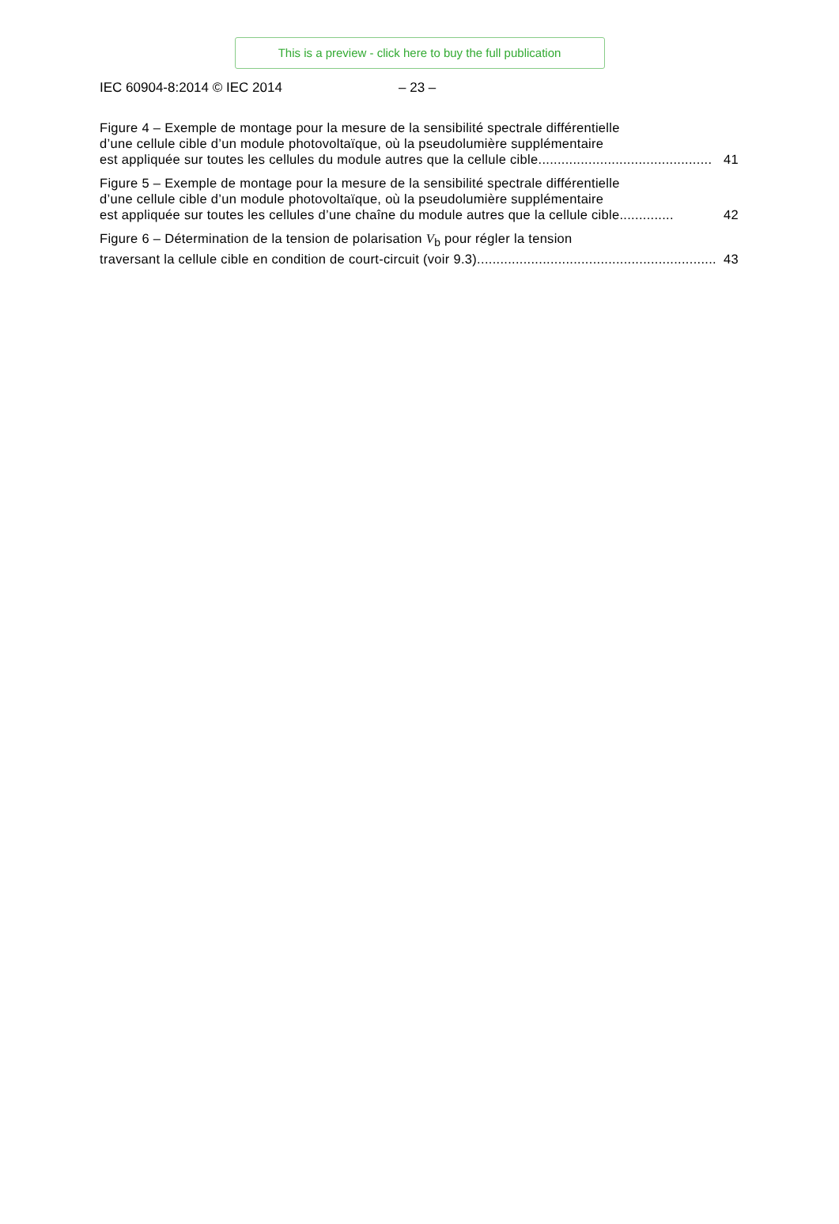This is a preview - click here to buy the full publication
IEC 60904-8:2014 © IEC 2014 – 23 –
Figure 4 – Exemple de montage pour la mesure de la sensibilité spectrale différentielle
d’une cellule cible d’un module photovoltaïque, où la pseudolumière supplémentaire
est appliquée sur toutes les cellules du module autres que la cellule cible............................................. 41
Figure 5 – Exemple de montage pour la mesure de la sensibilité spectrale différentielle
d’une cellule cible d’un module photovoltaïque, où la pseudolumière supplémentaire
est appliquée sur toutes les cellules d’une chaîne du module autres que la cellule cible.............. 42
Figure 6 – Détermination de la tension de polarisation V<sub>b</sub> pour régler la tension
traversant la cellule cible en condition de court-circuit (voir 9.3) .............................................................. 43